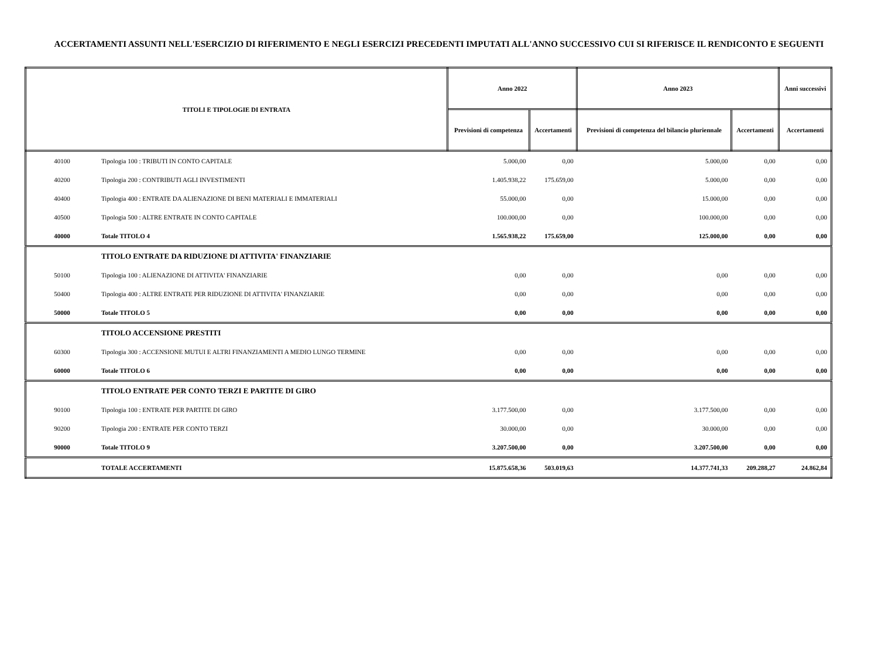ACCERTAMENTI ASSUNTI NELL'ESERCIZIO DI RIFERIMENTO E NEGLI ESERCIZI PRECEDENTI IMPUTATI ALL'ANNO SUCCESSIVO CUI SI RIFERISCE IL RENDICONTO E SEGUENTI
| TITOLI E TIPOLOGIE DI ENTRATA | | Anno 2022 | | Anno 2023 | | Anni successivi |
| --- | --- | --- | --- | --- | --- | --- |
| | | Previsioni di competenza | Accertamenti | Previsioni di competenza del bilancio pluriennale | Accertamenti | Accertamenti |
| 40100 | Tipologia 100 : TRIBUTI IN CONTO CAPITALE | 5.000,00 | 0,00 | 5.000,00 | 0,00 | 0,00 |
| 40200 | Tipologia 200 : CONTRIBUTI AGLI INVESTIMENTI | 1.405.938,22 | 175.659,00 | 5.000,00 | 0,00 | 0,00 |
| 40400 | Tipologia 400 : ENTRATE DA ALIENAZIONE DI BENI MATERIALI E IMMATERIALI | 55.000,00 | 0,00 | 15.000,00 | 0,00 | 0,00 |
| 40500 | Tipologia 500 : ALTRE ENTRATE IN CONTO CAPITALE | 100.000,00 | 0,00 | 100.000,00 | 0,00 | 0,00 |
| 40000 | Totale TITOLO 4 | 1.565.938,22 | 175.659,00 | 125.000,00 | 0,00 | 0,00 |
| | TITOLO ENTRATE DA RIDUZIONE DI ATTIVITA' FINANZIARIE | | | | | |
| 50100 | Tipologia 100 : ALIENAZIONE DI ATTIVITA' FINANZIARIE | 0,00 | 0,00 | 0,00 | 0,00 | 0,00 |
| 50400 | Tipologia 400 : ALTRE ENTRATE PER RIDUZIONE DI ATTIVITA' FINANZIARIE | 0,00 | 0,00 | 0,00 | 0,00 | 0,00 |
| 50000 | Totale TITOLO 5 | 0,00 | 0,00 | 0,00 | 0,00 | 0,00 |
| | TITOLO ACCENSIONE PRESTITI | | | | | |
| 60300 | Tipologia 300 : ACCENSIONE MUTUI E ALTRI FINANZIAMENTI A MEDIO LUNGO TERMINE | 0,00 | 0,00 | 0,00 | 0,00 | 0,00 |
| 60000 | Totale TITOLO 6 | 0,00 | 0,00 | 0,00 | 0,00 | 0,00 |
| | TITOLO ENTRATE PER CONTO TERZI E PARTITE DI GIRO | | | | | |
| 90100 | Tipologia 100 : ENTRATE PER PARTITE DI GIRO | 3.177.500,00 | 0,00 | 3.177.500,00 | 0,00 | 0,00 |
| 90200 | Tipologia 200 : ENTRATE PER CONTO TERZI | 30.000,00 | 0,00 | 30.000,00 | 0,00 | 0,00 |
| 90000 | Totale TITOLO 9 | 3.207.500,00 | 0,00 | 3.207.500,00 | 0,00 | 0,00 |
| | TOTALE ACCERTAMENTI | 15.875.658,36 | 503.019,63 | 14.377.741,33 | 209.288,27 | 24.862,84 |